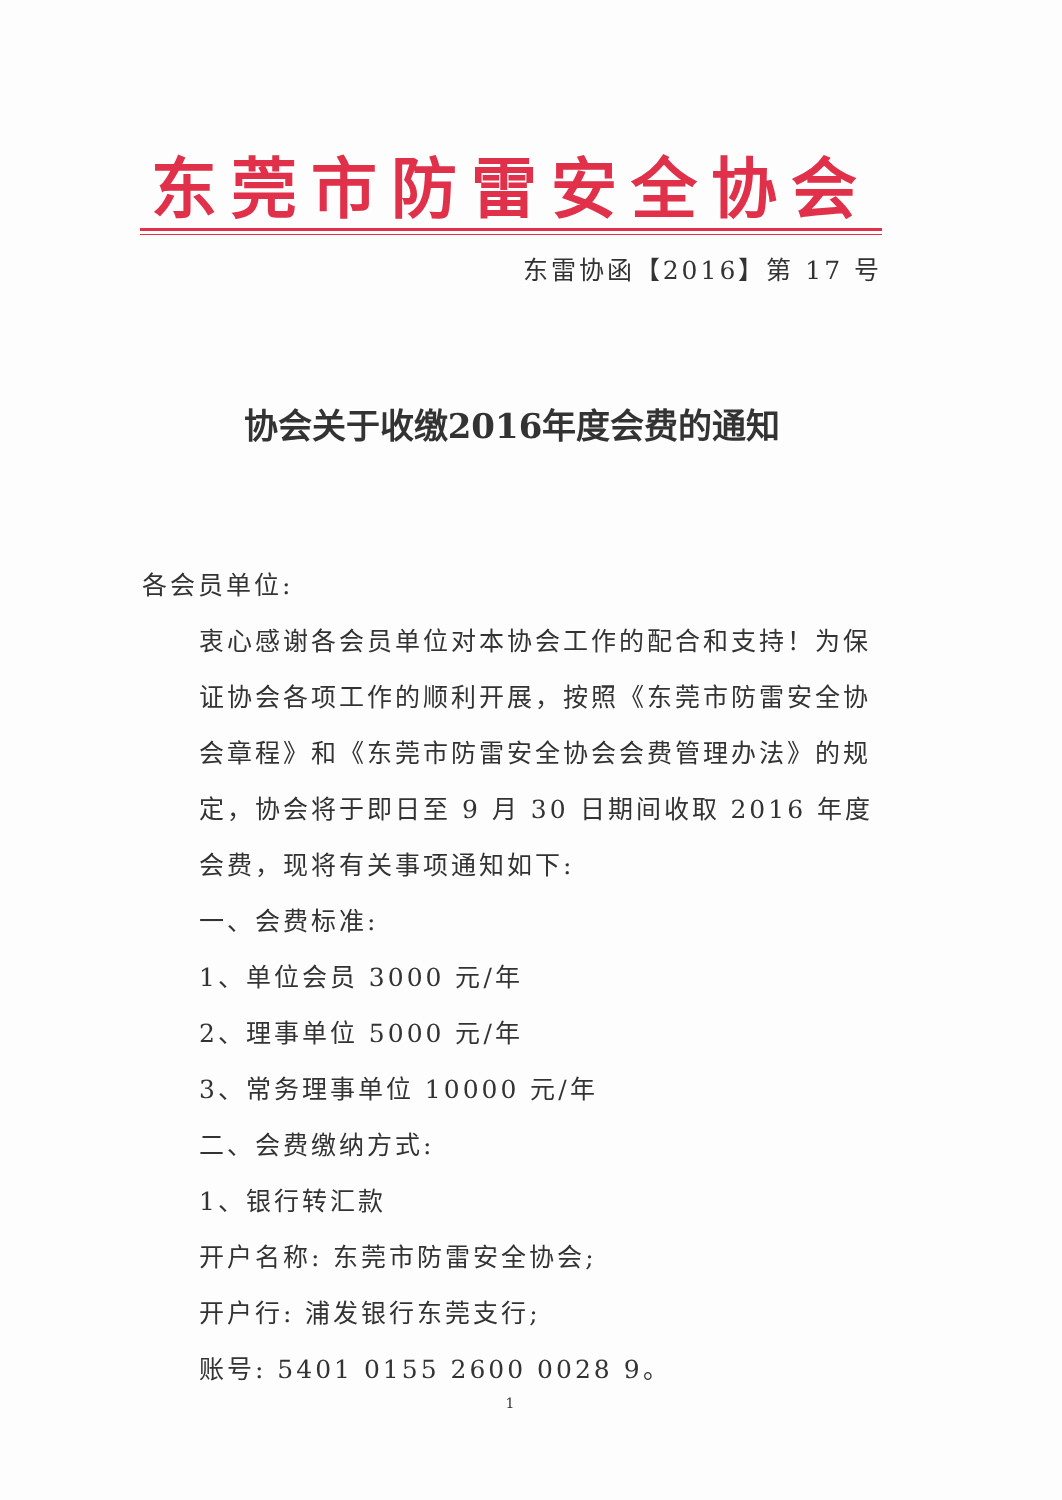东莞市防雷安全协会
东雷协函【2016】第 17 号
协会关于收缴2016年度会费的通知
各会员单位:
衷心感谢各会员单位对本协会工作的配合和支持！为保证协会各项工作的顺利开展，按照《东莞市防雷安全协会章程》和《东莞市防雷安全协会会费管理办法》的规定，协会将于即日至 9 月 30 日期间收取 2016 年度会费，现将有关事项通知如下:
一、会费标准:
1、单位会员 3000 元/年
2、理事单位 5000 元/年
3、常务理事单位 10000 元/年
二、会费缴纳方式:
1、银行转汇款
开户名称: 东莞市防雷安全协会;
开户行: 浦发银行东莞支行;
账号: 5401 0155 2600 0028 9。
1